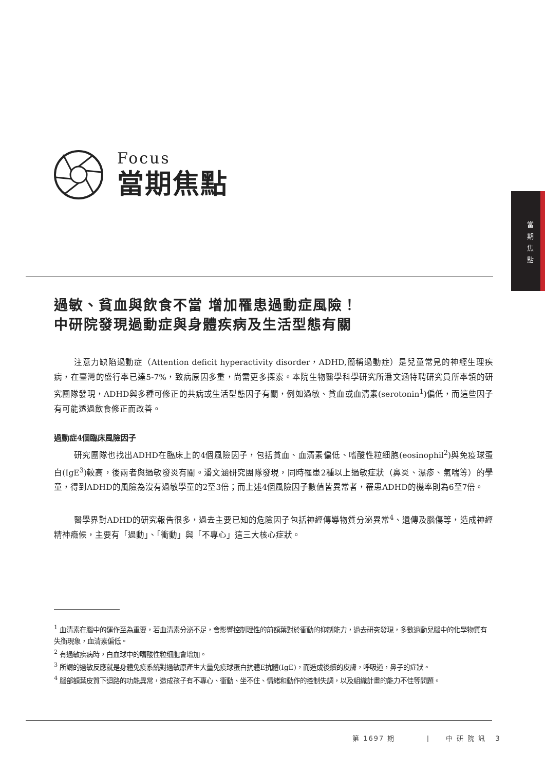當
期
焦
點
Focus
當期焦點
過敏、貧血與飲食不當 增加罹患過動症風險！
中研院發現過動症與身體疾病及生活型態有關
注意力缺陷過動症（Attention deficit hyperactivity disorder，ADHD,簡稱過動症）是兒童常見的神經生理疾病，在臺灣的盛行率已達5-7%，致病原因多重，尚需更多探索。本院生物醫學科學研究所潘文涵特聘研究員所率領的研究團隊發現，ADHD與多種可修正的共病或生活型態因子有關，例如過敏、貧血或血清素(serotonin<sup>1</sup>)偏低，而這些因子有可能透過飲食修正而改善。
過動症4個臨床風險因子
研究團隊也找出ADHD在臨床上的4個風險因子，包括貧血、血清素偏低、嗜酸性粒细胞(eosinophil<sup>2</sup>)與免疫球蛋白(IgE<sup>3</sup>)較高，後兩者與過敏發炎有關。潘文涵研究團隊發現，同時罹患2種以上過敏症狀（鼻炎、濕疹、氣喘等）的學童，得到ADHD的風險為沒有過敏學童的2至3倍；而上述4個風險因子數值皆異常者，罹患ADHD的機率則為6至7倍。
醫學界對ADHD的研究報告很多，過去主要已知的危險因子包括神經傳導物質分泌異常<sup>4</sup>、遺傳及腦傷等，造成神經精神癥候，主要有「過動」、「衝動」與「不專心」這三大核心症狀。
<sup>1</sup> 血清素在腦中的運作至為重要，若血清素分泌不足，會影響控制理性的前額葉對於衝動的抑制能力，過去研究發現，多數過動兒腦中的化學物質有失衡現象，血清素偏低。
<sup>2</sup> 有過敏疾病時，白血球中的嗜酸性粒细胞會增加。
<sup>3</sup> 所謂的過敏反應就是身體免疫系統對過敏原產生大量免疫球蛋白抗體E抗體(IgE)，而造成後續的皮膚，呼吸道，鼻子的症狀。
<sup>4</sup> 腦部額葉皮質下迴路的功能異常，造成孩子有不專心、衝動、坐不住、情緒和動作的控制失調，以及組織計畫的能力不佳等問題。
第 1697 期 | 中 研 院 訊 3